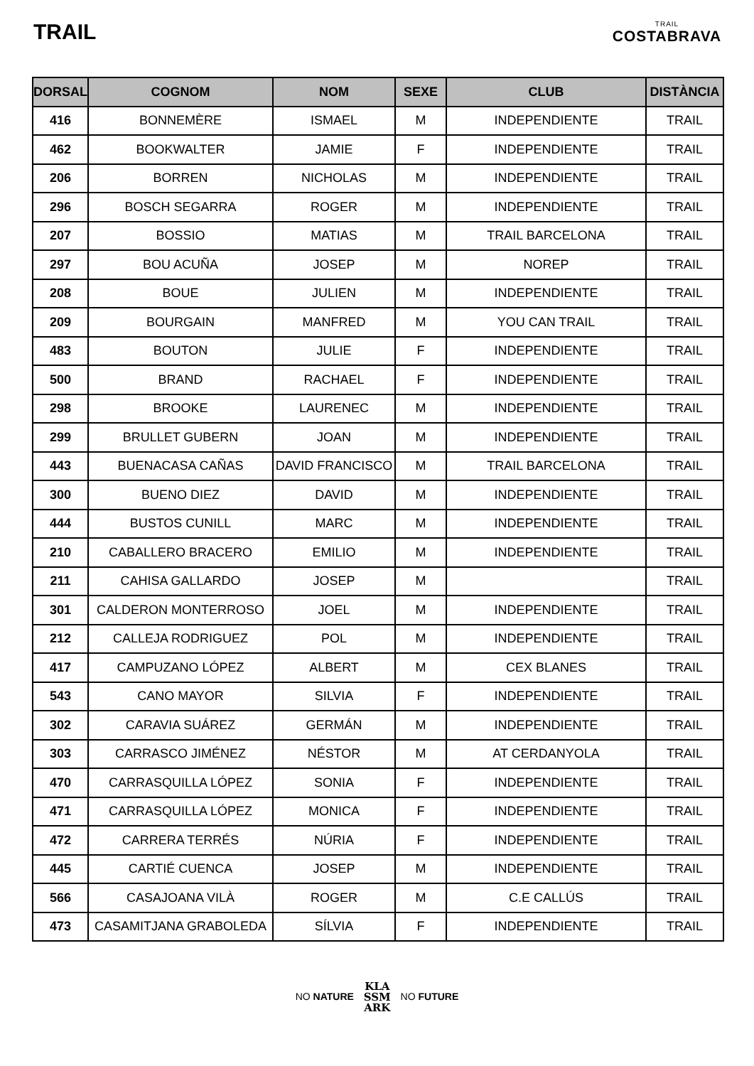TRAIL
TRAIL
COSTABRAVA
| DORSAL | COGNOM | NOM | SEXE | CLUB | DISTÀNCIA |
| --- | --- | --- | --- | --- | --- |
| 416 | BONNEMÈRE | ISMAEL | M | INDEPENDIENTE | TRAIL |
| 462 | BOOKWALTER | JAMIE | F | INDEPENDIENTE | TRAIL |
| 206 | BORREN | NICHOLAS | M | INDEPENDIENTE | TRAIL |
| 296 | BOSCH SEGARRA | ROGER | M | INDEPENDIENTE | TRAIL |
| 207 | BOSSIO | MATIAS | M | TRAIL BARCELONA | TRAIL |
| 297 | BOU ACUÑA | JOSEP | M | NOREP | TRAIL |
| 208 | BOUE | JULIEN | M | INDEPENDIENTE | TRAIL |
| 209 | BOURGAIN | MANFRED | M | YOU CAN TRAIL | TRAIL |
| 483 | BOUTON | JULIE | F | INDEPENDIENTE | TRAIL |
| 500 | BRAND | RACHAEL | F | INDEPENDIENTE | TRAIL |
| 298 | BROOKE | LAURENEC | M | INDEPENDIENTE | TRAIL |
| 299 | BRULLET GUBERN | JOAN | M | INDEPENDIENTE | TRAIL |
| 443 | BUENACASA CAÑAS | DAVID FRANCISCO | M | TRAIL BARCELONA | TRAIL |
| 300 | BUENO DIEZ | DAVID | M | INDEPENDIENTE | TRAIL |
| 444 | BUSTOS CUNILL | MARC | M | INDEPENDIENTE | TRAIL |
| 210 | CABALLERO BRACERO | EMILIO | M | INDEPENDIENTE | TRAIL |
| 211 | CAHISA GALLARDO | JOSEP | M | | TRAIL |
| 301 | CALDERON MONTERROSO | JOEL | M | INDEPENDIENTE | TRAIL |
| 212 | CALLEJA RODRIGUEZ | POL | M | INDEPENDIENTE | TRAIL |
| 417 | CAMPUZANO LÓPEZ | ALBERT | M | CEX BLANES | TRAIL |
| 543 | CANO MAYOR | SILVIA | F | INDEPENDIENTE | TRAIL |
| 302 | CARAVIA SUÁREZ | GERMÁN | M | INDEPENDIENTE | TRAIL |
| 303 | CARRASCO JIMÉNEZ | NÉSTOR | M | AT CERDANYOLA | TRAIL |
| 470 | CARRASQUILLA LÓPEZ | SONIA | F | INDEPENDIENTE | TRAIL |
| 471 | CARRASQUILLA LÓPEZ | MONICA | F | INDEPENDIENTE | TRAIL |
| 472 | CARRERA TERRÉS | NÚRIA | F | INDEPENDIENTE | TRAIL |
| 445 | CARTIÉ CUENCA | JOSEP | M | INDEPENDIENTE | TRAIL |
| 566 | CASAJOANA VILÀ | ROGER | M | C.E CALLÚS | TRAIL |
| 473 | CASAMITJANA GRABOLEDA | SÍLVIA | F | INDEPENDIENTE | TRAIL |
NO NATURE KLA
SSM
ARK NO FUTURE